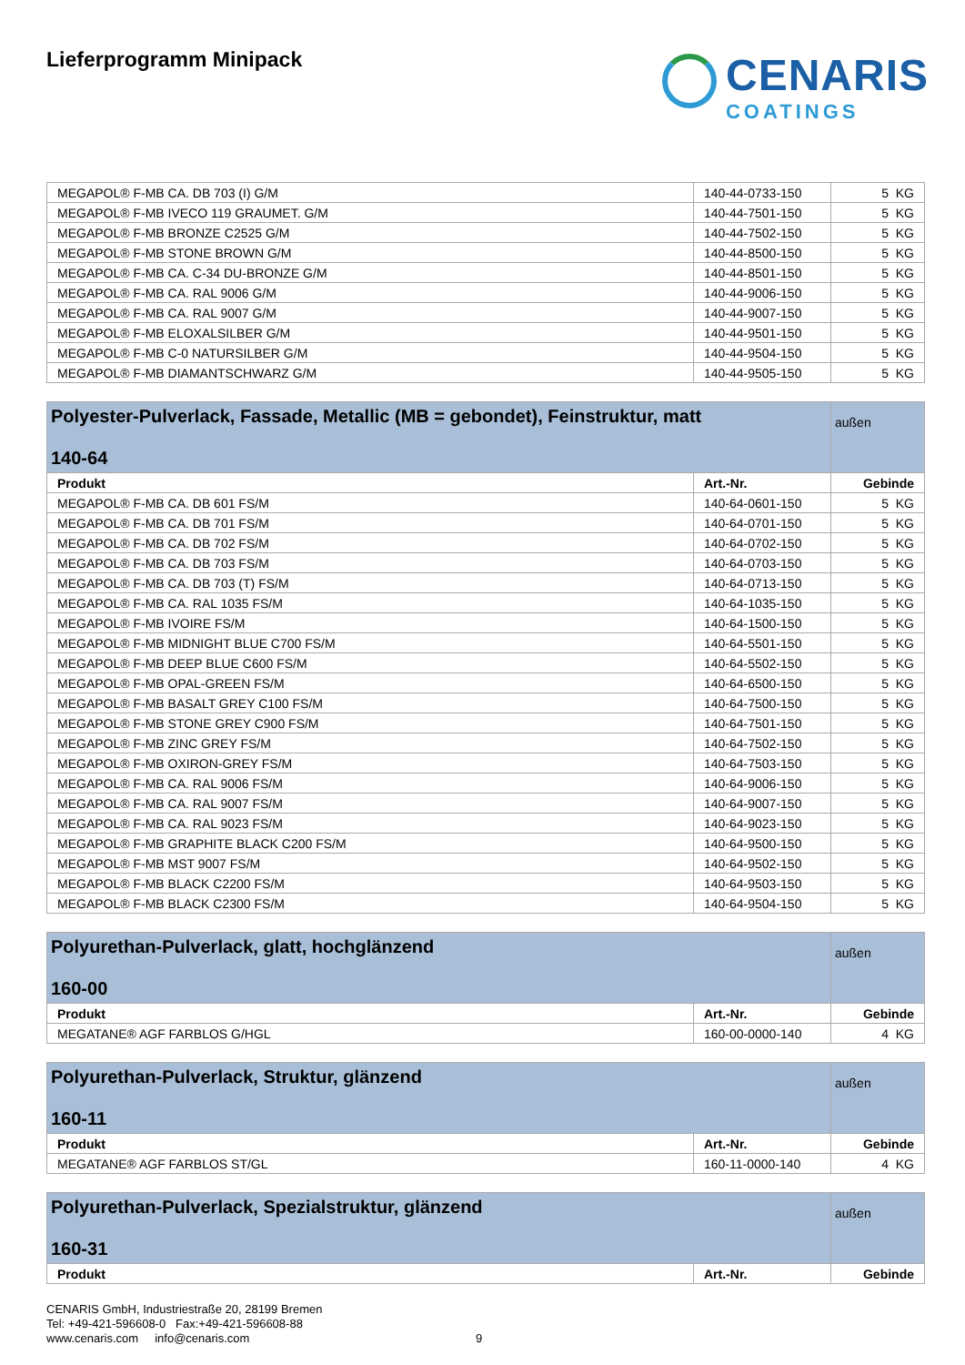Lieferprogramm Minipack
CENARIS
COATINGS
| MEGAPOL® F-MB CA. DB 703 (I) G/M | 140-44-0733-150 | 5 KG |
| MEGAPOL® F-MB IVECO 119 GRAUMET. G/M | 140-44-7501-150 | 5 KG |
| MEGAPOL® F-MB BRONZE C2525 G/M | 140-44-7502-150 | 5 KG |
| MEGAPOL® F-MB STONE BROWN G/M | 140-44-8500-150 | 5 KG |
| MEGAPOL® F-MB CA. C-34 DU-BRONZE G/M | 140-44-8501-150 | 5 KG |
| MEGAPOL® F-MB CA. RAL 9006 G/M | 140-44-9006-150 | 5 KG |
| MEGAPOL® F-MB CA. RAL 9007 G/M | 140-44-9007-150 | 5 KG |
| MEGAPOL® F-MB ELOXALSILBER G/M | 140-44-9501-150 | 5 KG |
| MEGAPOL® F-MB C-0 NATURSILBER G/M | 140-44-9504-150 | 5 KG |
| MEGAPOL® F-MB DIAMANTSCHWARZ G/M | 140-44-9505-150 | 5 KG |
| Polyester-Pulverlack, Fassade, Metallic (MB = gebondet), Feinstruktur, matt 140-64 | | außen |
| Produkt | Art.-Nr. | Gebinde |
| MEGAPOL® F-MB CA. DB 601 FS/M | 140-64-0601-150 | 5 KG |
| MEGAPOL® F-MB CA. DB 701 FS/M | 140-64-0701-150 | 5 KG |
| MEGAPOL® F-MB CA. DB 702 FS/M | 140-64-0702-150 | 5 KG |
| MEGAPOL® F-MB CA. DB 703 FS/M | 140-64-0703-150 | 5 KG |
| MEGAPOL® F-MB CA. DB 703 (T) FS/M | 140-64-0713-150 | 5 KG |
| MEGAPOL® F-MB CA. RAL 1035 FS/M | 140-64-1035-150 | 5 KG |
| MEGAPOL® F-MB IVOIRE FS/M | 140-64-1500-150 | 5 KG |
| MEGAPOL® F-MB MIDNIGHT BLUE C700 FS/M | 140-64-5501-150 | 5 KG |
| MEGAPOL® F-MB DEEP BLUE C600 FS/M | 140-64-5502-150 | 5 KG |
| MEGAPOL® F-MB OPAL-GREEN FS/M | 140-64-6500-150 | 5 KG |
| MEGAPOL® F-MB BASALT GREY C100 FS/M | 140-64-7500-150 | 5 KG |
| MEGAPOL® F-MB STONE GREY C900 FS/M | 140-64-7501-150 | 5 KG |
| MEGAPOL® F-MB ZINC GREY FS/M | 140-64-7502-150 | 5 KG |
| MEGAPOL® F-MB OXIRON-GREY FS/M | 140-64-7503-150 | 5 KG |
| MEGAPOL® F-MB CA. RAL 9006 FS/M | 140-64-9006-150 | 5 KG |
| MEGAPOL® F-MB CA. RAL 9007 FS/M | 140-64-9007-150 | 5 KG |
| MEGAPOL® F-MB CA. RAL 9023 FS/M | 140-64-9023-150 | 5 KG |
| MEGAPOL® F-MB GRAPHITE BLACK C200 FS/M | 140-64-9500-150 | 5 KG |
| MEGAPOL® F-MB MST 9007 FS/M | 140-64-9502-150 | 5 KG |
| MEGAPOL® F-MB BLACK C2200 FS/M | 140-64-9503-150 | 5 KG |
| MEGAPOL® F-MB BLACK C2300 FS/M | 140-64-9504-150 | 5 KG |
| Polyurethan-Pulverlack, glatt, hochglänzend 160-00 | | außen |
| Produkt | Art.-Nr. | Gebinde |
| MEGATANE® AGF FARBLOS G/HGL | 160-00-0000-140 | 4 KG |
| Polyurethan-Pulverlack, Struktur, glänzend 160-11 | | außen |
| Produkt | Art.-Nr. | Gebinde |
| MEGATANE® AGF FARBLOS ST/GL | 160-11-0000-140 | 4 KG |
| Polyurethan-Pulverlack, Spezialstruktur, glänzend 160-31 | | außen |
| Produkt | Art.-Nr. | Gebinde |
CENARIS GmbH, Industriestraße 20, 28199 Bremen
Tel: +49-421-596608-0 Fax:+49-421-596608-88
www.cenaris.com info@cenaris.com 9